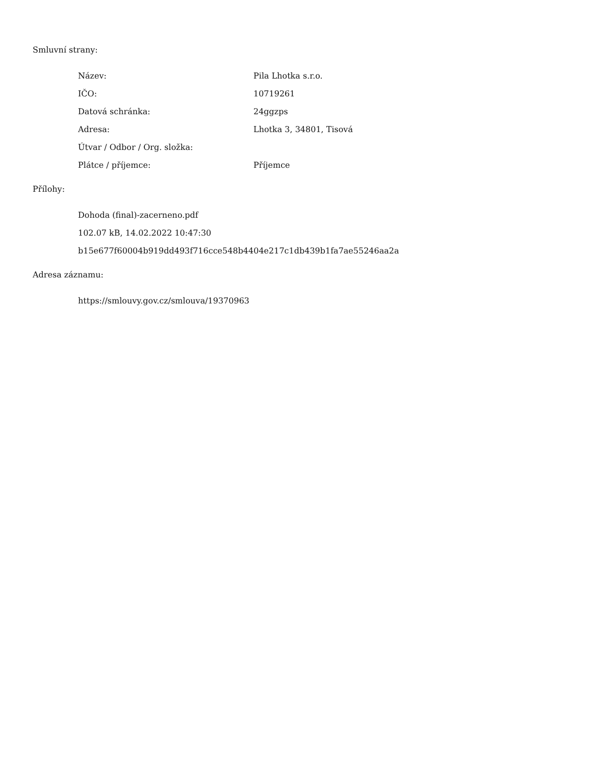Smluvní strany:
| Název: | Pila Lhotka s.r.o. |
| IČO: | 10719261 |
| Datová schránka: | 24ggzps |
| Adresa: | Lhotka 3, 34801, Tisová |
| Útvar / Odbor / Org. složka: | |
| Plátce / příjemce: | Příjemce |
Přílohy:
Dohoda (final)-zacerneno.pdf
102.07 kB, 14.02.2022 10:47:30
b15e677f60004b919dd493f716cce548b4404e217c1db439b1fa7ae55246aa2a
Adresa záznamu:
https://smlouvy.gov.cz/smlouva/19370963